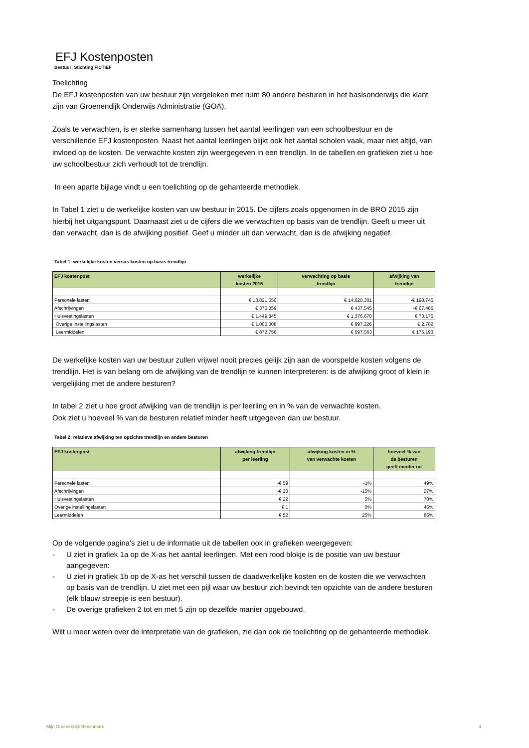EFJ Kostenposten
Bestuur: Stichting FICTIEF
Toelichting
De EFJ kostenposten van uw bestuur zijn vergeleken met ruim 80 andere besturen in het basisonderwijs die klant zijn van Groenendijk Onderwijs Administratie (GOA).
Zoals te verwachten, is er sterke samenhang tussen het aantal leerlingen van een schoolbestuur en de verschillende EFJ kostenposten. Naast het aantal leerlingen blijkt ook het aantal scholen vaak, maar niet altijd, van invloed op de kosten. De verwachte kosten zijn weergegeven in een trendlijn. In de tabellen en grafieken ziet u hoe uw schoolbestuur zich verhoudt tot de trendlijn.
In een aparte bijlage vindt u een toelichting op de gehanteerde methodiek.
In Tabel 1 ziet u de werkelijke kosten van uw bestuur in 2015. De cijfers zoals opgenomen in de BRO 2015 zijn hierbij het uitgangspunt. Daarnaast ziet u de cijfers die we verwachten op basis van de trendlijn. Geeft u meer uit dan verwacht, dan is de afwijking positief. Geef u minder uit dan verwacht, dan is de afwijking negatief.
Tabel 1: werkelijke kosten versus kosten op basis trendlijn
| EFJ kostenpost | werkelijke kosten 2015 | verwachting op basis trendlijn | afwijking van trendlijn |
| --- | --- | --- | --- |
| Personele lasten | € 13.821.556 | € 14.020.301 | -€ 198.745 |
| Afschrijvingen | € 370.059 | € 437.545 | -€ 67.486 |
| Huisvestingslasten | € 1.449.845 | € 1.376.670 | € 73.175 |
| Overige instellingslasten | € 1.000.008 | € 997.226 | € 2.782 |
| Leermiddelen | € 872.756 | € 697.563 | € 175.193 |
De werkelijke kosten van uw bestuur zullen vrijwel nooit precies gelijk zijn aan de voorspelde kosten volgens de trendlijn. Het is van belang om de afwijking van de trendlijn te kunnen interpreteren: is de afwijking groot of klein in vergelijking met de andere besturen?
In tabel 2 ziet u hoe groot afwijking van de trendlijn is per leerling en in % van de verwachte kosten.
Ook ziet u hoeveel % van de besturen relatief minder heeft uitgegeven dan uw bestuur.
Tabel 2: relatieve afwijking ten opzichte trendlijn en andere besturen
| EFJ kostenpost | afwijking trendlijn per leerling | afwijking kosten in % van verwachte kosten | hoeveel % van de besturen geeft minder uit |
| --- | --- | --- | --- |
| Personele lasten | -€ 59 | -1% | 49% |
| Afschrijvingen | -€ 20 | -15% | 27% |
| Huisvestingslasten | € 22 | 5% | 70% |
| Overige instellingslasten | € 1 | 0% | 46% |
| Leermiddelen | € 52 | 25% | 86% |
Op de volgende pagina's ziet u de informatie uit de tabellen ook in grafieken weergegeven:
- U ziet in grafiek 1a op de X-as het aantal leerlingen. Met een rood blokje is de positie van uw bestuur aangegeven:
- U ziet in grafiek 1b op de X-as het verschil tussen de daadwerkelijke kosten en de kosten die we verwachten op basis van de trendlijn. U ziet met een pijl waar uw bestuur zich bevindt ten opzichte van de andere besturen (elk blauw streepje is een bestuur).
- De overige grafieken 2 tot en met 5 zijn op dezelfde manier opgebouwd.
Wilt u meer weten over de interpretatie van de grafieken, zie dan ook de toelichting op de gehanteerde methodiek.
Mijn Groenendijk Benchmark 4